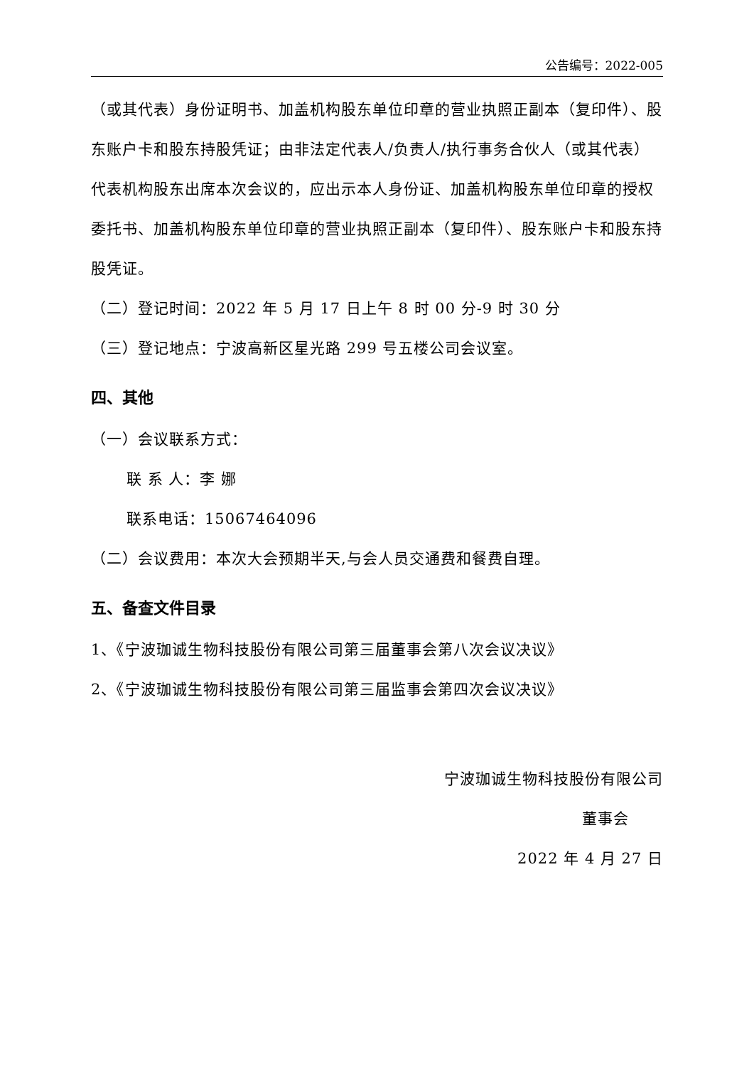公告编号：2022-005
（或其代表）身份证明书、加盖机构股东单位印章的营业执照正副本（复印件）、股东账户卡和股东持股凭证；由非法定代表人/负责人/执行事务合伙人（或其代表）代表机构股东出席本次会议的，应出示本人身份证、加盖机构股东单位印章的授权委托书、加盖机构股东单位印章的营业执照正副本（复印件）、股东账户卡和股东持股凭证。
（二）登记时间：2022 年 5 月 17 日上午 8 时 00 分-9 时 30 分
（三）登记地点：宁波高新区星光路 299 号五楼公司会议室。
四、其他
（一）会议联系方式：
联 系 人：李 娜
联系电话：15067464096
（二）会议费用：本次大会预期半天,与会人员交通费和餐费自理。
五、备查文件目录
1、《宁波珈诚生物科技股份有限公司第三届董事会第八次会议决议》
2、《宁波珈诚生物科技股份有限公司第三届监事会第四次会议决议》
宁波珈诚生物科技股份有限公司
董事会
2022 年 4 月 27 日